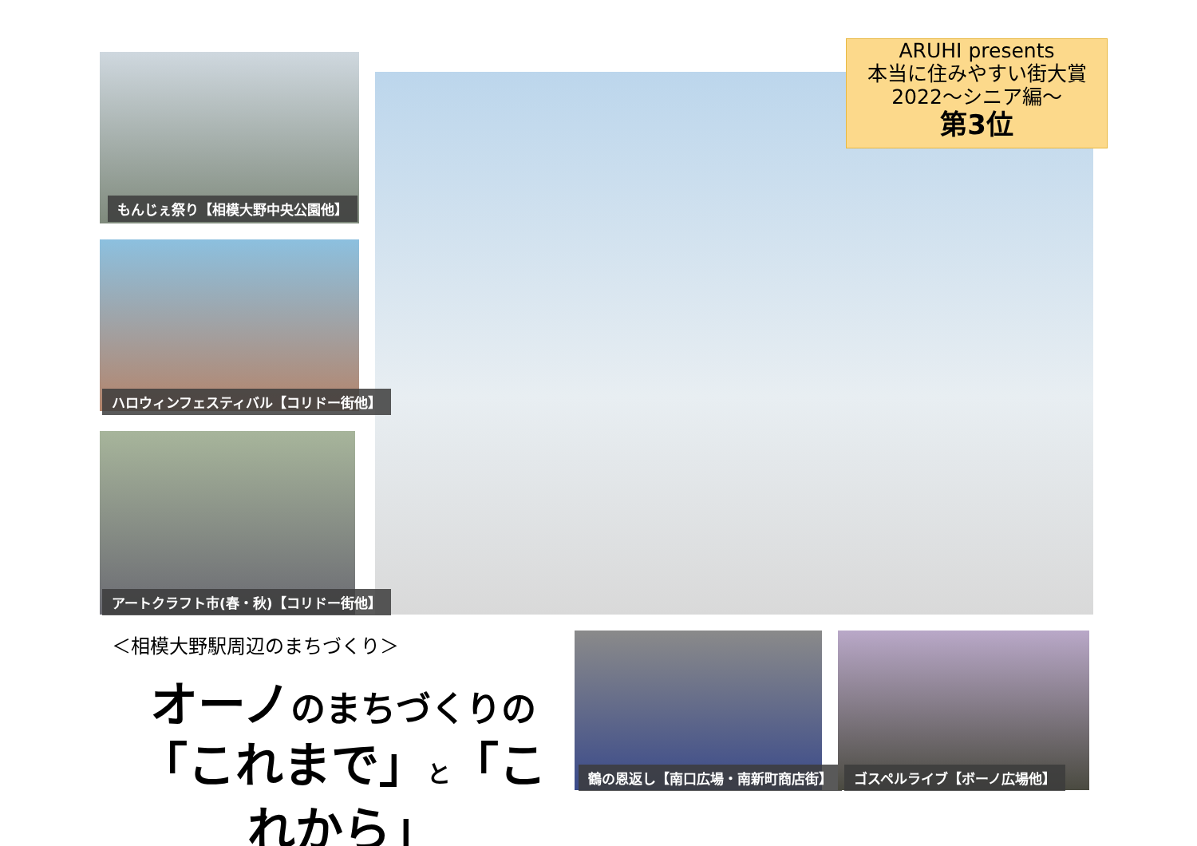ARUHI presents
本当に住みやすい街大賞
2022～シニア編～
第3位
もんじぇ祭り【相模大野中央公園他】
ハロウィンフェスティバル【コリドー街他】
アートクラフト市(春・秋)【コリドー街他】
＜相模大野駅周辺のまちづくり＞
オーノのまちづくりの
「これまで」と「これから」
鶴の恩返し【南口広場・南新町商店街】 ゴスペルライブ【ボーノ広場他】